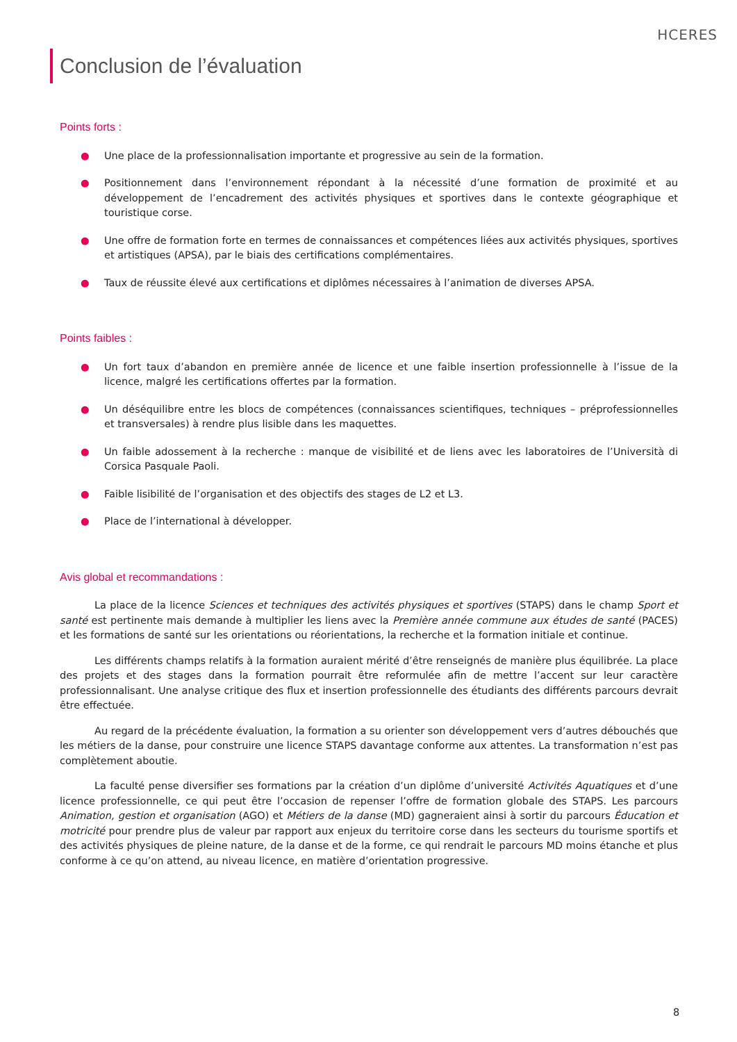HCERES
Conclusion de l’évaluation
Points forts :
● Une place de la professionnalisation importante et progressive au sein de la formation.
● Positionnement dans l’environnement répondant à la nécessité d’une formation de proximité et au développement de l’encadrement des activités physiques et sportives dans le contexte géographique et touristique corse.
● Une offre de formation forte en termes de connaissances et compétences liées aux activités physiques, sportives et artistiques (APSA), par le biais des certifications complémentaires.
● Taux de réussite élevé aux certifications et diplômes nécessaires à l’animation de diverses APSA.
Points faibles :
● Un fort taux d’abandon en première année de licence et une faible insertion professionnelle à l’issue de la licence, malgré les certifications offertes par la formation.
● Un déséquilibre entre les blocs de compétences (connaissances scientifiques, techniques – préprofessionnelles et transversales) à rendre plus lisible dans les maquettes.
● Un faible adossement à la recherche : manque de visibilité et de liens avec les laboratoires de l’Università di Corsica Pasquale Paoli.
● Faible lisibilité de l’organisation et des objectifs des stages de L2 et L3.
● Place de l’international à développer.
Avis global et recommandations :
La place de la licence Sciences et techniques des activités physiques et sportives (STAPS) dans le champ Sport et santé est pertinente mais demande à multiplier les liens avec la Première année commune aux études de santé (PACES) et les formations de santé sur les orientations ou réorientations, la recherche et la formation initiale et continue.
Les différents champs relatifs à la formation auraient mérité d’être renseignés de manière plus équilibrée. La place des projets et des stages dans la formation pourrait être reformulée afin de mettre l’accent sur leur caractère professionnalisant. Une analyse critique des flux et insertion professionnelle des étudiants des différents parcours devrait être effectuée.
Au regard de la précédente évaluation, la formation a su orienter son développement vers d’autres débouchés que les métiers de la danse, pour construire une licence STAPS davantage conforme aux attentes. La transformation n’est pas complètement aboutie.
La faculté pense diversifier ses formations par la création d’un diplôme d’université Activités Aquatiques et d’une licence professionnelle, ce qui peut être l’occasion de repenser l’offre de formation globale des STAPS. Les parcours Animation, gestion et organisation (AGO) et Métiers de la danse (MD) gagneraient ainsi à sortir du parcours Éducation et motricité pour prendre plus de valeur par rapport aux enjeux du territoire corse dans les secteurs du tourisme sportifs et des activités physiques de pleine nature, de la danse et de la forme, ce qui rendrait le parcours MD moins étanche et plus conforme à ce qu’on attend, au niveau licence, en matière d’orientation progressive.
8